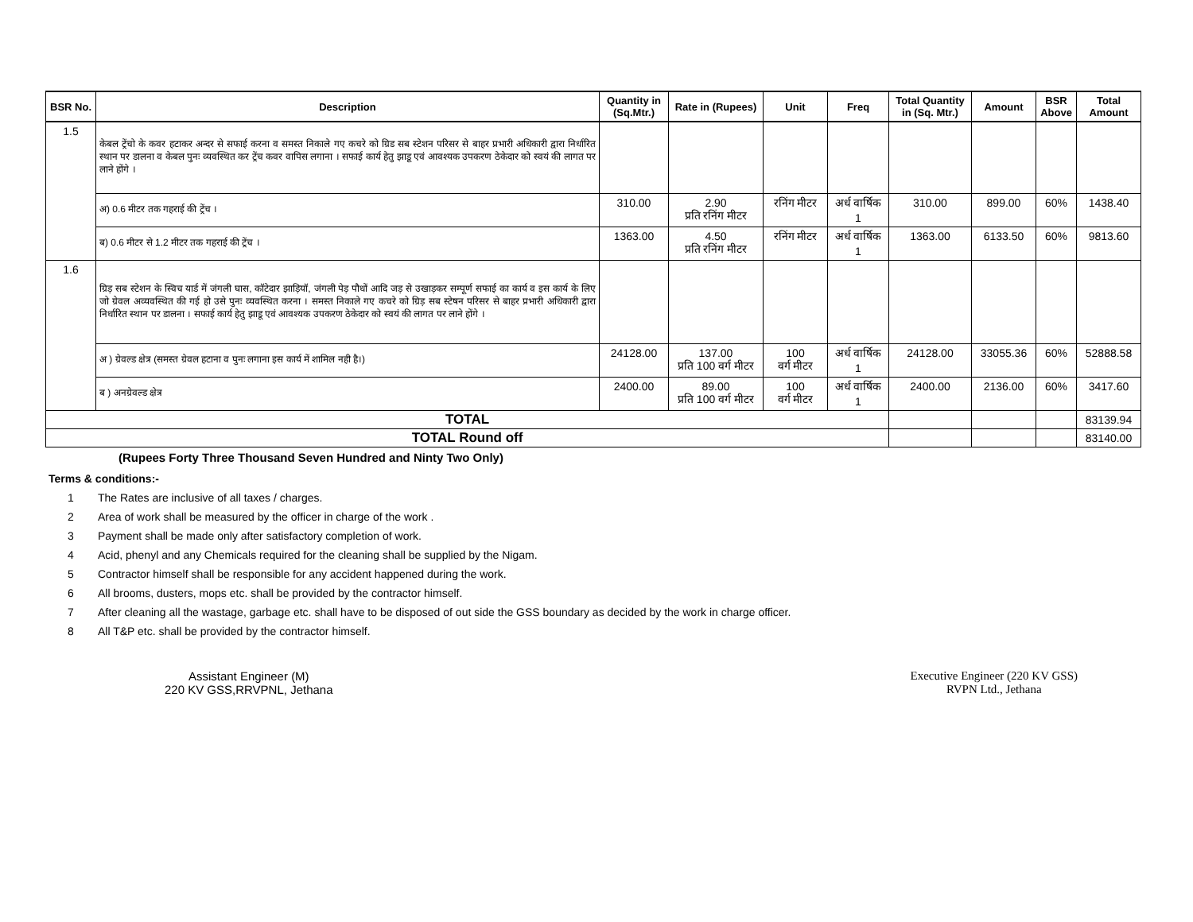| BSR No. | Description | Quantity in (Sq.Mtr.) | Rate in (Rupees) | Unit | Freq | Total Quantity in (Sq. Mtr.) | Amount | BSR Above | Total Amount |
| --- | --- | --- | --- | --- | --- | --- | --- | --- | --- |
| 1.5 | केबल ट्रेंचो के कवर हटाकर अन्दर से सफाई करना व समस्त निकाले गए कचरे को ग्रिड सब स्टेशन परिसर से बाहर प्रभारी अधिकारी द्वारा निर्धारित स्थान पर डालना व केबल पुनः व्यवस्थित कर ट्रेंच कवर वापिस लगाना । सफाई कार्य हेतु झाडू एवं आवश्यक उपकरण ठेकेदार को स्वयं की लागत पर लाने होंगे । | | | | | | | | |
| | अ) 0.6 मीटर तक गहराई की ट्रेंच । | 310.00 | 2.90 प्रति रनिंग मीटर | रनिंग मीटर | अर्ध वार्षिक 1 | 310.00 | 899.00 | 60% | 1438.40 |
| | ब) 0.6 मीटर से 1.2 मीटर तक गहराई की ट्रेंच । | 1363.00 | 4.50 प्रति रनिंग मीटर | रनिंग मीटर | अर्ध वार्षिक 1 | 1363.00 | 6133.50 | 60% | 9813.60 |
| 1.6 | ग्रिड़ सब स्टेशन के स्विच यार्ड में जंगली घास, कॉटेदार झाड़ियॉ, जंगली पेड़ पौधों आदि जड़ से उखाड़कर सम्पूर्ण सफाई का कार्य व इस कार्य के लिए जो ग्रेवल अव्यवस्थित की गई हो उसे पुनः व्यवस्थित करना । समस्त निकाले गए कचरे को ग्रिड़ सब स्टेषन परिसर से बाहर प्रभारी अधिकारी द्वारा निर्धारित स्थान पर डालना । सफाई कार्य हेतु झाडू एवं आवश्यक उपकरण ठेकेदार को स्वयं की लागत पर लाने होंगे । | | | | | | | | |
| | अ ) ग्रेवल्ड क्षेत्र (समस्त ग्रेवल हटाना व पुनः लगाना इस कार्य में शामिल नही है।) | 24128.00 | 137.00 प्रति 100 वर्ग मीटर | 100 वर्ग मीटर | अर्ध वार्षिक 1 | 24128.00 | 33055.36 | 60% | 52888.58 |
| | ब ) अनग्रेवल्ड क्षेत्र | 2400.00 | 89.00 प्रति 100 वर्ग मीटर | 100 वर्ग मीटर | अर्ध वार्षिक 1 | 2400.00 | 2136.00 | 60% | 3417.60 |
| TOTAL | | | | | | | | | 83139.94 |
| TOTAL Round off | | | | | | | | | 83140.00 |
(Rupees Forty Three Thousand Seven Hundred and Ninty Two Only)
Terms & conditions:-
1 The Rates are inclusive of all taxes / charges.
2 Area of work shall be measured by the officer in charge of the work .
3 Payment shall be made only after satisfactory completion of work.
4 Acid, phenyl and any Chemicals required for the cleaning shall be supplied by the Nigam.
5 Contractor himself shall be responsible for any accident happened during the work.
6 All brooms, dusters, mops etc. shall be provided by the contractor himself.
7 After cleaning all the wastage, garbage etc. shall have to be disposed of out side the GSS boundary as decided by the work in charge officer.
8 All T&P etc. shall be provided by the contractor himself.
Assistant Engineer (M)
220 KV GSS,RRVPNL, Jethana
Executive Engineer (220 KV GSS)
RVPN Ltd., Jethana